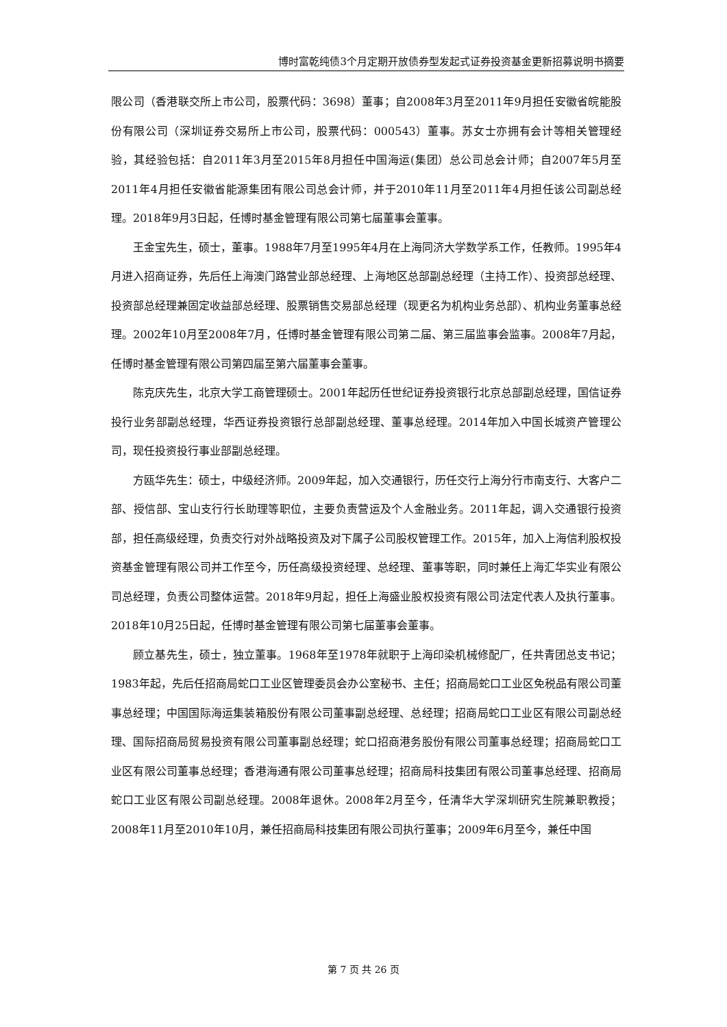博时富乾纯债3个月定期开放债券型发起式证券投资基金更新招募说明书摘要
限公司（香港联交所上市公司，股票代码：3698）董事；自2008年3月至2011年9月担任安徽省皖能股份有限公司（深圳证券交易所上市公司，股票代码：000543）董事。苏女士亦拥有会计等相关管理经验，其经验包括：自2011年3月至2015年8月担任中国海运(集团）总公司总会计师；自2007年5月至2011年4月担任安徽省能源集团有限公司总会计师，并于2010年11月至2011年4月担任该公司副总经理。2018年9月3日起，任博时基金管理有限公司第七届董事会董事。
王金宝先生，硕士，董事。1988年7月至1995年4月在上海同济大学数学系工作，任教师。1995年4月进入招商证券，先后任上海澳门路营业部总经理、上海地区总部副总经理（主持工作）、投资部总经理、投资部总经理兼固定收益部总经理、股票销售交易部总经理（现更名为机构业务总部）、机构业务董事总经理。2002年10月至2008年7月，任博时基金管理有限公司第二届、第三届监事会监事。2008年7月起，任博时基金管理有限公司第四届至第六届董事会董事。
陈克庆先生，北京大学工商管理硕士。2001年起历任世纪证券投资银行北京总部副总经理，国信证券投行业务部副总经理，华西证券投资银行总部副总经理、董事总经理。2014年加入中国长城资产管理公司，现任投资投行事业部副总经理。
方瓯华先生：硕士，中级经济师。2009年起，加入交通银行，历任交行上海分行市南支行、大客户二部、授信部、宝山支行行长助理等职位，主要负责营运及个人金融业务。2011年起，调入交通银行投资部，担任高级经理，负责交行对外战略投资及对下属子公司股权管理工作。2015年，加入上海信利股权投资基金管理有限公司并工作至今，历任高级投资经理、总经理、董事等职，同时兼任上海汇华实业有限公司总经理，负责公司整体运营。2018年9月起，担任上海盛业股权投资有限公司法定代表人及执行董事。2018年10月25日起，任博时基金管理有限公司第七届董事会董事。
顾立基先生，硕士，独立董事。1968年至1978年就职于上海印染机械修配厂，任共青团总支书记；1983年起，先后任招商局蛇口工业区管理委员会办公室秘书、主任；招商局蛇口工业区免税品有限公司董事总经理；中国国际海运集装箱股份有限公司董事副总经理、总经理；招商局蛇口工业区有限公司副总经理、国际招商局贸易投资有限公司董事副总经理；蛇口招商港务股份有限公司董事总经理；招商局蛇口工业区有限公司董事总经理；香港海通有限公司董事总经理；招商局科技集团有限公司董事总经理、招商局蛇口工业区有限公司副总经理。2008年退休。2008年2月至今，任清华大学深圳研究生院兼职教授；2008年11月至2010年10月，兼任招商局科技集团有限公司执行董事；2009年6月至今，兼任中国
第 7 页 共 26 页